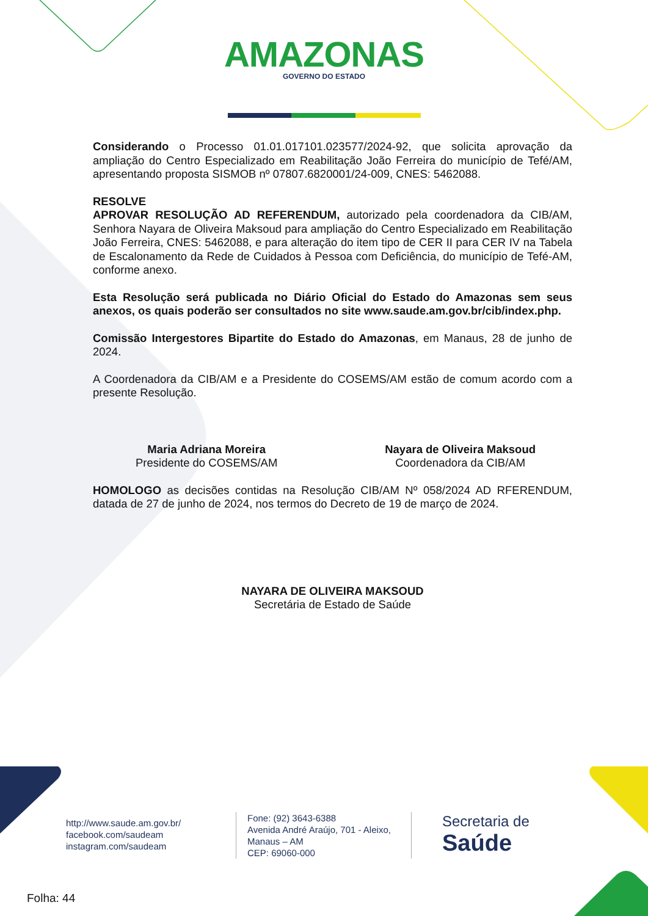AMAZONAS GOVERNO DO ESTADO
Considerando o Processo 01.01.017101.023577/2024-92, que solicita aprovação da ampliação do Centro Especializado em Reabilitação João Ferreira do município de Tefé/AM, apresentando proposta SISMOB nº 07807.6820001/24-009, CNES: 5462088.
RESOLVE
APROVAR RESOLUÇÃO AD REFERENDUM, autorizado pela coordenadora da CIB/AM, Senhora Nayara de Oliveira Maksoud para ampliação do Centro Especializado em Reabilitação João Ferreira, CNES: 5462088, e para alteração do item tipo de CER II para CER IV na Tabela de Escalonamento da Rede de Cuidados à Pessoa com Deficiência, do município de Tefé-AM, conforme anexo.
Esta Resolução será publicada no Diário Oficial do Estado do Amazonas sem seus anexos, os quais poderão ser consultados no site www.saude.am.gov.br/cib/index.php.
Comissão Intergestores Bipartite do Estado do Amazonas, em Manaus, 28 de junho de 2024.
A Coordenadora da CIB/AM e a Presidente do COSEMS/AM estão de comum acordo com a presente Resolução.
Maria Adriana Moreira
Presidente do COSEMS/AM
Nayara de Oliveira Maksoud
Coordenadora da CIB/AM
HOMOLOGO as decisões contidas na Resolução CIB/AM Nº 058/2024 AD RFERENDUM, datada de 27 de junho de 2024, nos termos do Decreto de 19 de março de 2024.
NAYARA DE OLIVEIRA MAKSOUD
Secretária de Estado de Saúde
http://www.saude.am.gov.br/
facebook.com/saudeam
instagram.com/saudeam
Fone: (92) 3643-6388
Avenida André Araújo, 701 - Aleixo,
Manaus – AM
CEP: 69060-000
Secretaria de
Saúde
Folha: 44